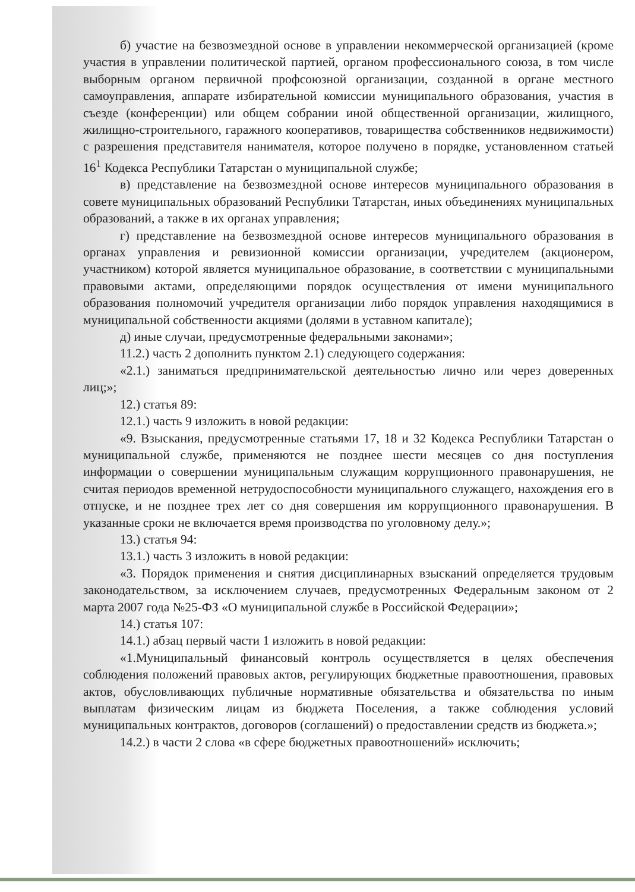б) участие на безвозмездной основе в управлении некоммерческой организацией (кроме участия в управлении политической партией, органом профессионального союза, в том числе выборным органом первичной профсоюзной организации, созданной в органе местного самоуправления, аппарате избирательной комиссии муниципального образования, участия в съезде (конференции) или общем собрании иной общественной организации, жилищного, жилищно-строительного, гаражного кооперативов, товарищества собственников недвижимости) с разрешения представителя нанимателя, которое получено в порядке, установленном статьей 16<sup>1</sup> Кодекса Республики Татарстан о муниципальной службе;
в) представление на безвозмездной основе интересов муниципального образования в совете муниципальных образований Республики Татарстан, иных объединениях муниципальных образований, а также в их органах управления;
г) представление на безвозмездной основе интересов муниципального образования в органах управления и ревизионной комиссии организации, учредителем (акционером, участником) которой является муниципальное образование, в соответствии с муниципальными правовыми актами, определяющими порядок осуществления от имени муниципального образования полномочий учредителя организации либо порядок управления находящимися в муниципальной собственности акциями (долями в уставном капитале);
д) иные случаи, предусмотренные федеральными законами»;
11.2.) часть 2 дополнить пунктом 2.1) следующего содержания:
«2.1.) заниматься предпринимательской деятельностью лично или через доверенных лиц;»;
12.) статья 89:
12.1.) часть 9 изложить в новой редакции:
«9. Взыскания, предусмотренные статьями 17, 18 и 32 Кодекса Республики Татарстан о муниципальной службе, применяются не позднее шести месяцев со дня поступления информации о совершении муниципальным служащим коррупционного правонарушения, не считая периодов временной нетрудоспособности муниципального служащего, нахождения его в отпуске, и не позднее трех лет со дня совершения им коррупционного правонарушения. В указанные сроки не включается время производства по уголовному делу.»;
13.) статья 94:
13.1.) часть 3 изложить в новой редакции:
«3. Порядок применения и снятия дисциплинарных взысканий определяется трудовым законодательством, за исключением случаев, предусмотренных Федеральным законом от 2 марта 2007 года №25-ФЗ «О муниципальной службе в Российской Федерации»;
14.) статья 107:
14.1.) абзац первый части 1 изложить в новой редакции:
«1.Муниципальный финансовый контроль осуществляется в целях обеспечения соблюдения положений правовых актов, регулирующих бюджетные правоотношения, правовых актов, обусловливающих публичные нормативные обязательства и обязательства по иным выплатам физическим лицам из бюджета Поселения, а также соблюдения условий муниципальных контрактов, договоров (соглашений) о предоставлении средств из бюджета.»;
14.2.) в части 2 слова «в сфере бюджетных правоотношений» исключить;